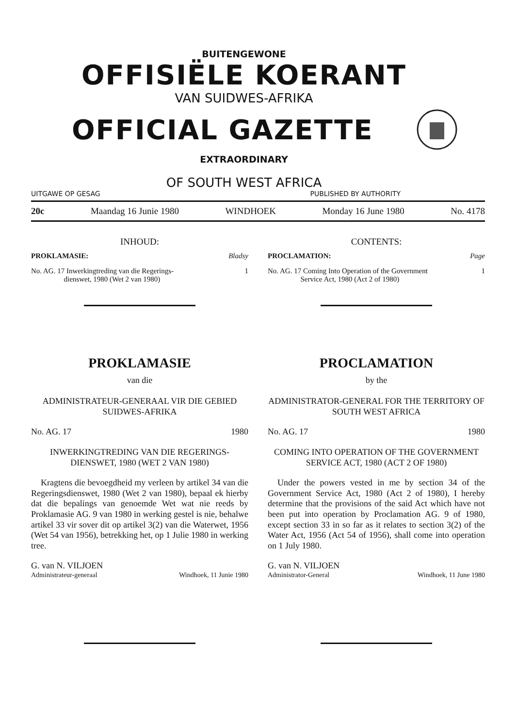BUITENGEWONE
OFFISIËLE KOERANT
VAN SUIDWES-AFRIKA
OFFICIAL GAZETTE
EXTRAORDINARY
OF SOUTH WEST AFRICA
UITGAWE OP GESAG PUBLISHED BY AUTHORITY
20c Maandag 16 Junie 1980 WINDHOEK Monday 16 June 1980 No. 4178
INHOUD:
PROKLAMASIE: Bladsy
No. AG. 17 Inwerkingtreding van die Regerings-
dienswet, 1980 (Wet 2 van 1980) 1
CONTENTS:
PROCLAMATION: Page
No. AG. 17 Coming Into Operation of the Government
Service Act, 1980 (Act 2 of 1980) 1
PROKLAMASIE
van die
ADMINISTRATEUR-GENERAAL VIR DIE GEBIED SUIDWES-AFRIKA
No. AG. 17 1980
INWERKINGTREDING VAN DIE REGERINGS-DIENSWET, 1980 (WET 2 VAN 1980)
Kragtens die bevoegdheid my verleen by artikel 34 van die Regeringsdienswet, 1980 (Wet 2 van 1980), bepaal ek hierby dat die bepalings van genoemde Wet wat nie reeds by Proklamasie AG. 9 van 1980 in werking gestel is nie, behalwe artikel 33 vir sover dit op artikel 3(2) van die Waterwet, 1956 (Wet 54 van 1956), betrekking het, op 1 Julie 1980 in werking tree.
G. van N. VILJOEN
Administrateur-generaal Windhoek, 11 Junie 1980
PROCLAMATION
by the
ADMINISTRATOR-GENERAL FOR THE TERRITORY OF SOUTH WEST AFRICA
No. AG. 17 1980
COMING INTO OPERATION OF THE GOVERNMENT SERVICE ACT, 1980 (ACT 2 OF 1980)
Under the powers vested in me by section 34 of the Government Service Act, 1980 (Act 2 of 1980), I hereby determine that the provisions of the said Act which have not been put into operation by Proclamation AG. 9 of 1980, except section 33 in so far as it relates to section 3(2) of the Water Act, 1956 (Act 54 of 1956), shall come into operation on 1 July 1980.
G. van N. VILJOEN
Administrator-General Windhoek, 11 June 1980